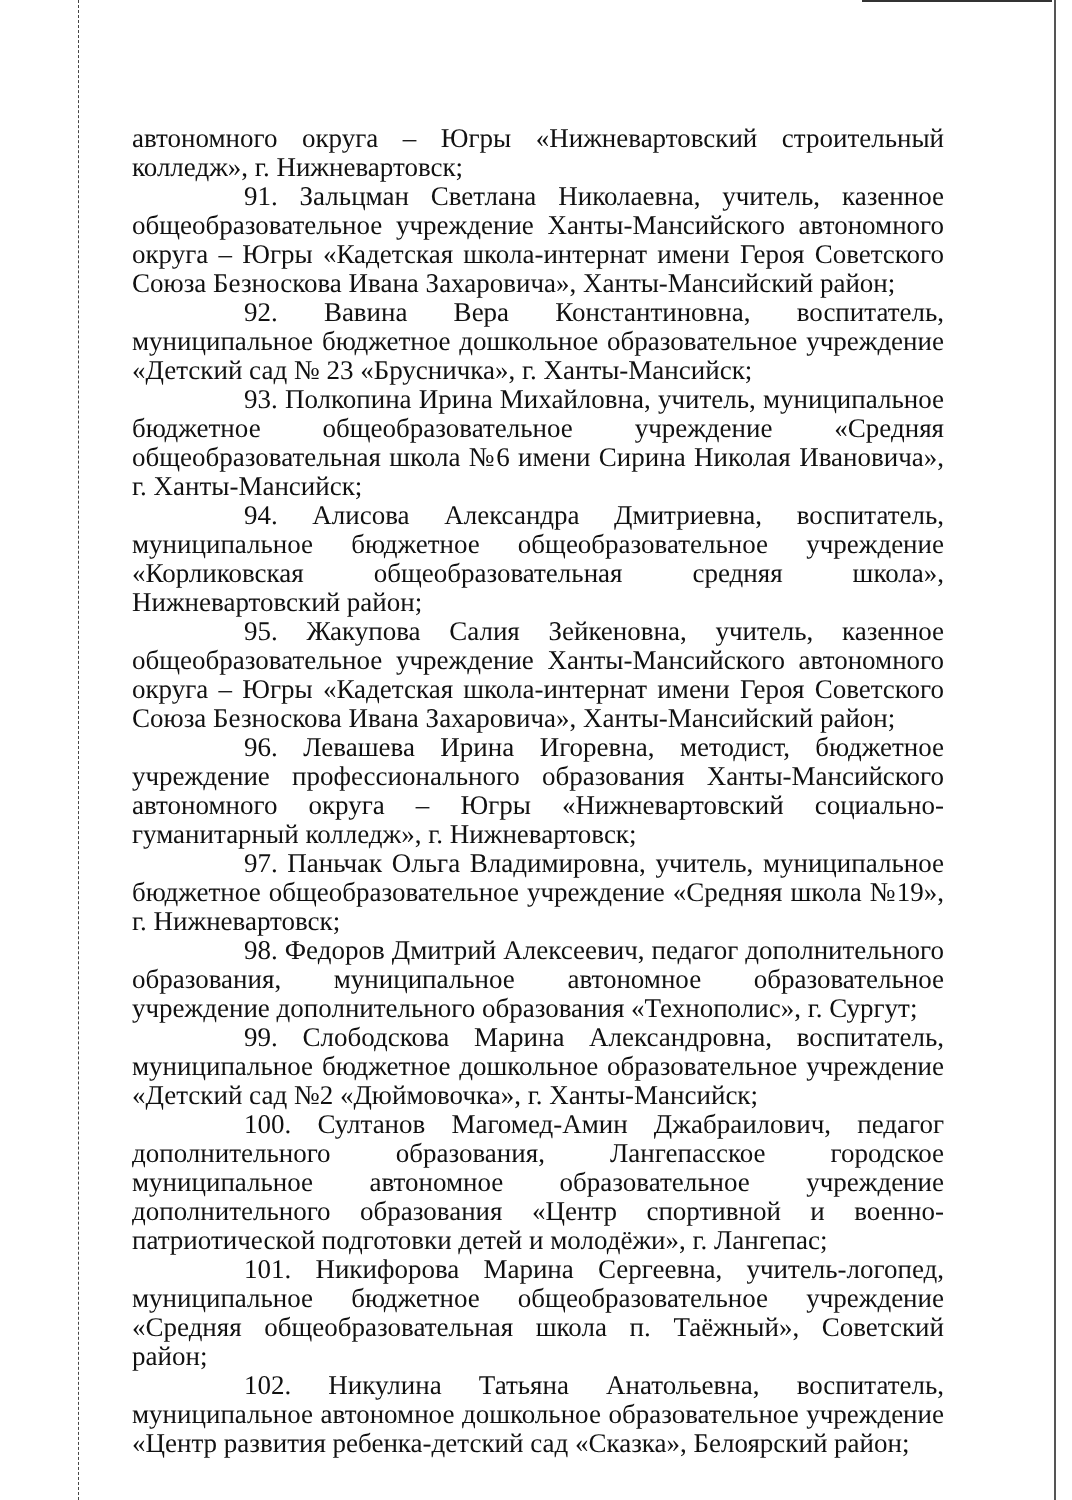автономного округа – Югры «Нижневартовский строительный колледж», г. Нижневартовск;
91. Зальцман Светлана Николаевна, учитель, казенное общеобразовательное учреждение Ханты-Мансийского автономного округа – Югры «Кадетская школа-интернат имени Героя Советского Союза Безноскова Ивана Захаровича», Ханты-Мансийский район;
92. Вавина Вера Константиновна, воспитатель, муниципальное бюджетное дошкольное образовательное учреждение «Детский сад № 23 «Брусничка», г. Ханты-Мансийск;
93. Полкопина Ирина Михайловна, учитель, муниципальное бюджетное общеобразовательное учреждение «Средняя общеобразовательная школа №6 имени Сирина Николая Ивановича», г. Ханты-Мансийск;
94. Алисова Александра Дмитриевна, воспитатель, муниципальное бюджетное общеобразовательное учреждение «Корликовская общеобразовательная средняя школа», Нижневартовский район;
95. Жакупова Салия Зейкеновна, учитель, казенное общеобразовательное учреждение Ханты-Мансийского автономного округа – Югры «Кадетская школа-интернат имени Героя Советского Союза Безноскова Ивана Захаровича», Ханты-Мансийский район;
96. Левашева Ирина Игоревна, методист, бюджетное учреждение профессионального образования Ханты-Мансийского автономного округа – Югры «Нижневартовский социально-гуманитарный колледж», г. Нижневартовск;
97. Паньчак Ольга Владимировна, учитель, муниципальное бюджетное общеобразовательное учреждение «Средняя школа №19», г. Нижневартовск;
98. Федоров Дмитрий Алексеевич, педагог дополнительного образования, муниципальное автономное образовательное учреждение дополнительного образования «Технополис», г. Сургут;
99. Слободскова Марина Александровна, воспитатель, муниципальное бюджетное дошкольное образовательное учреждение «Детский сад №2 «Дюймовочка», г. Ханты-Мансийск;
100. Султанов Магомед-Амин Джабраилович, педагог дополнительного образования, Лангепасское городское муниципальное автономное образовательное учреждение дополнительного образования «Центр спортивной и военно-патриотической подготовки детей и молодёжи», г. Лангепас;
101. Никифорова Марина Сергеевна, учитель-логопед, муниципальное бюджетное общеобразовательное учреждение «Средняя общеобразовательная школа п. Таёжный», Советский район;
102. Никулина Татьяна Анатольевна, воспитатель, муниципальное автономное дошкольное образовательное учреждение «Центр развития ребенка-детский сад «Сказка», Белоярский район;